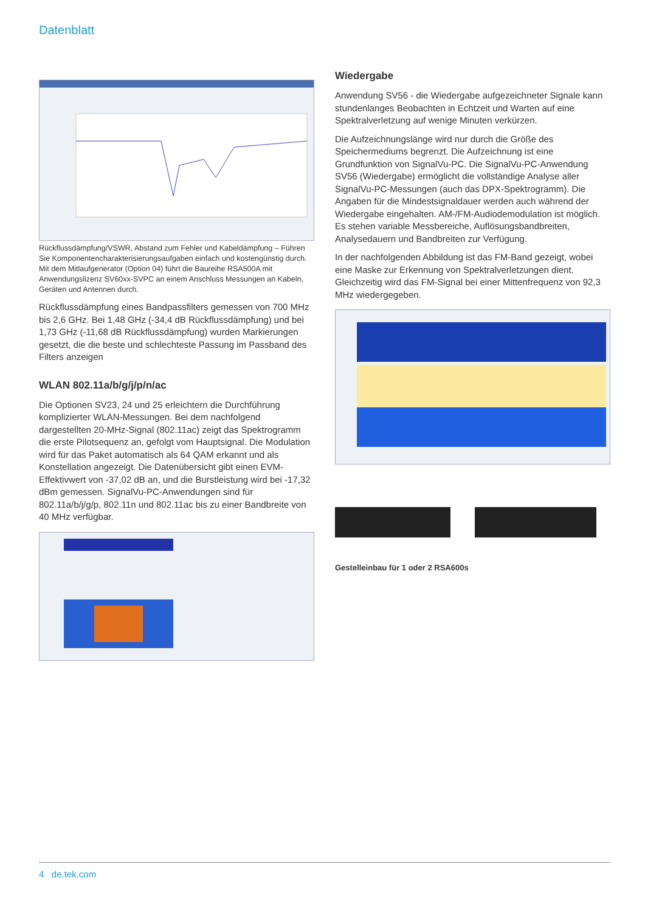Datenblatt
Rückflussdämpfung/VSWR, Abstand zum Fehler und Kabeldämpfung – Führen Sie Komponentencharakterisierungsaufgaben einfach und kostengünstig durch. Mit dem Mitlaufgenerator (Option 04) führt die Baureihe RSA500A mit Anwendungslizenz SV60xx-SVPC an einem Anschluss Messungen an Kabeln, Geräten und Antennen durch.
Rückflussdämpfung eines Bandpassfilters gemessen von 700 MHz bis 2,6 GHz. Bei 1,48 GHz (-34,4 dB Rückflussdämpfung) und bei 1,73 GHz (-11,68 dB Rückflussdämpfung) wurden Markierungen gesetzt, die die beste und schlechteste Passung im Passband des Filters anzeigen
WLAN 802.11a/b/g/j/p/n/ac
Die Optionen SV23, 24 und 25 erleichtern die Durchführung komplizierter WLAN-Messungen. Bei dem nachfolgend dargestellten 20-MHz-Signal (802.11ac) zeigt das Spektrogramm die erste Pilotsequenz an, gefolgt vom Hauptsignal. Die Modulation wird für das Paket automatisch als 64 QAM erkannt und als Konstellation angezeigt. Die Datenübersicht gibt einen EVM-Effektivwert von -37,02 dB an, und die Burstleistung wird bei -17,32 dBm gemessen. SignalVu-PC-Anwendungen sind für 802.11a/b/j/g/p, 802.11n und 802.11ac bis zu einer Bandbreite von 40 MHz verfügbar.
Wiedergabe
Anwendung SV56 - die Wiedergabe aufgezeichneter Signale kann stundenlanges Beobachten in Echtzeit und Warten auf eine Spektralverletzung auf wenige Minuten verkürzen.
Die Aufzeichnungslänge wird nur durch die Größe des Speichermediums begrenzt. Die Aufzeichnung ist eine Grundfunktion von SignalVu-PC. Die SignalVu-PC-Anwendung SV56 (Wiedergabe) ermöglicht die vollständige Analyse aller SignalVu-PC-Messungen (auch das DPX-Spektrogramm). Die Angaben für die Mindestsignaldauer werden auch während der Wiedergabe eingehalten. AM-/FM-Audiodemodulation ist möglich. Es stehen variable Messbereiche, Auflösungsbandbreiten, Analysedauern und Bandbreiten zur Verfügung.
In der nachfolgenden Abbildung ist das FM-Band gezeigt, wobei eine Maske zur Erkennung von Spektralverletzungen dient. Gleichzeitig wird das FM-Signal bei einer Mittenfrequenz von 92,3 MHz wiedergegeben.
Gestelleinbau für 1 oder 2 RSA600s
4 de.tek.com